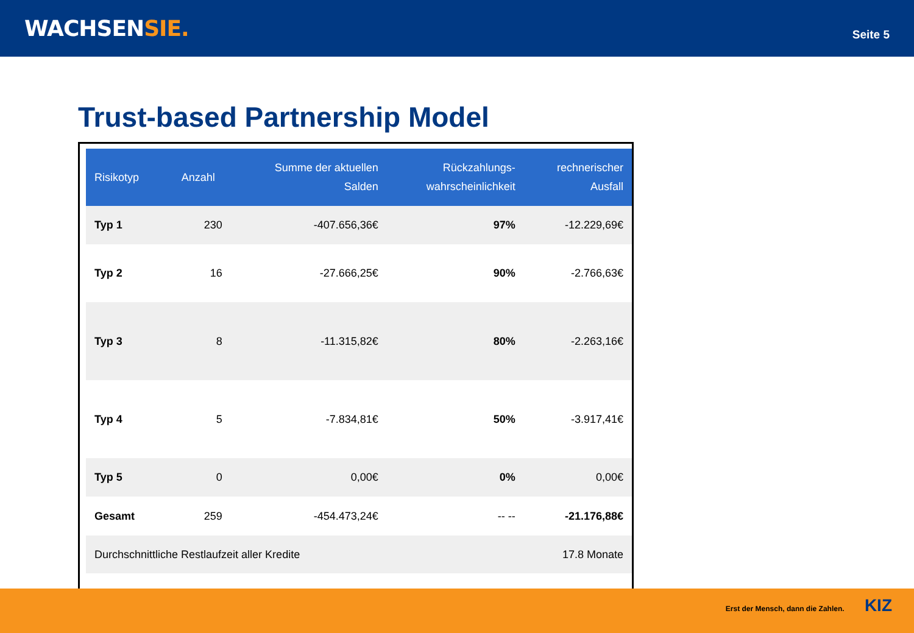WACHSENSIE.
Seite 5
Trust-based Partnership Model
| Risikotyp | Anzahl | Summe der aktuellen Salden | Rückzahlungs- wahrscheinlichkeit | rechnerischer Ausfall |
| --- | --- | --- | --- | --- |
| Typ 1 | 230 | -407.656,36€ | 97% | -12.229,69€ |
| Typ 2 | 16 | -27.666,25€ | 90% | -2.766,63€ |
| Typ 3 | 8 | -11.315,82€ | 80% | -2.263,16€ |
| Typ 4 | 5 | -7.834,81€ | 50% | -3.917,41€ |
| Typ 5 | 0 | 0,00€ | 0% | 0,00€ |
| Gesamt | 259 | -454.473,24€ | -- -- | -21.176,88€ |
| Durchschnittliche Restlaufzeit aller Kredite | | | | 17.8 Monate |
Erst der Mensch, dann die Zahlen. KIZ